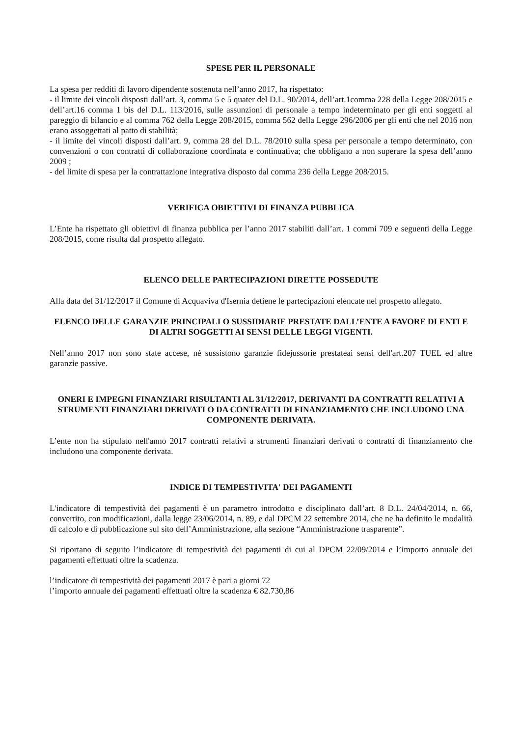SPESE PER IL PERSONALE
La spesa per redditi di lavoro dipendente sostenuta nell’anno 2017, ha rispettato:
- il limite dei vincoli disposti dall’art. 3, comma 5 e 5 quater del D.L. 90/2014, dell’art.1comma 228 della Legge 208/2015 e dell’art.16 comma 1 bis del D.L. 113/2016, sulle assunzioni di personale a tempo indeterminato per gli enti soggetti al pareggio di bilancio e al comma 762 della Legge 208/2015, comma 562 della Legge 296/2006 per gli enti che nel 2016 non erano assoggettati al patto di stabilità;
- il limite dei vincoli disposti dall’art. 9, comma 28 del D.L. 78/2010 sulla spesa per personale a tempo determinato, con convenzioni o con contratti di collaborazione coordinata e continuativa; che obbligano a non superare la spesa dell’anno 2009 ;
- del limite di spesa per la contrattazione integrativa disposto dal comma 236 della Legge 208/2015.
VERIFICA OBIETTIVI DI FINANZA PUBBLICA
L’Ente ha rispettato gli obiettivi di finanza pubblica per l’anno 2017 stabiliti dall’art. 1 commi 709 e seguenti della Legge 208/2015, come risulta dal prospetto allegato.
ELENCO DELLE PARTECIPAZIONI DIRETTE POSSEDUTE
Alla data del 31/12/2017 il Comune di Acquaviva d'Isernia detiene le partecipazioni elencate nel prospetto allegato.
ELENCO DELLE GARANZIE PRINCIPALI O SUSSIDIARIE PRESTATE DALL’ENTE A FAVORE DI ENTI E DI ALTRI SOGGETTI AI SENSI DELLE LEGGI VIGENTI.
Nell’anno 2017 non sono state accese, né sussistono garanzie fidejussorie prestateai sensi dell'art.207 TUEL ed altre garanzie passive.
ONERI E IMPEGNI FINANZIARI RISULTANTI AL 31/12/2017, DERIVANTI DA CONTRATTI RELATIVI A STRUMENTI FINANZIARI DERIVATI O DA CONTRATTI DI FINANZIAMENTO CHE INCLUDONO UNA COMPONENTE DERIVATA.
L’ente non ha stipulato nell'anno 2017 contratti relativi a strumenti finanziari derivati o contratti di finanziamento che includono una componente derivata.
INDICE DI TEMPESTIVITA' DEI PAGAMENTI
L'indicatore di tempestività dei pagamenti è un parametro introdotto e disciplinato dall’art. 8 D.L. 24/04/2014, n. 66, convertito, con modificazioni, dalla legge 23/06/2014, n. 89, e dal DPCM 22 settembre 2014, che ne ha definito le modalità di calcolo e di pubblicazione sul sito dell’Amministrazione, alla sezione “Amministrazione trasparente”.
Si riportano di seguito l’indicatore di tempestività dei pagamenti di cui al DPCM 22/09/2014 e l’importo annuale dei pagamenti effettuati oltre la scadenza.
l’indicatore di tempestività dei pagamenti 2017 è pari a giorni 72
l’importo annuale dei pagamenti effettuati oltre la scadenza € 82.730,86